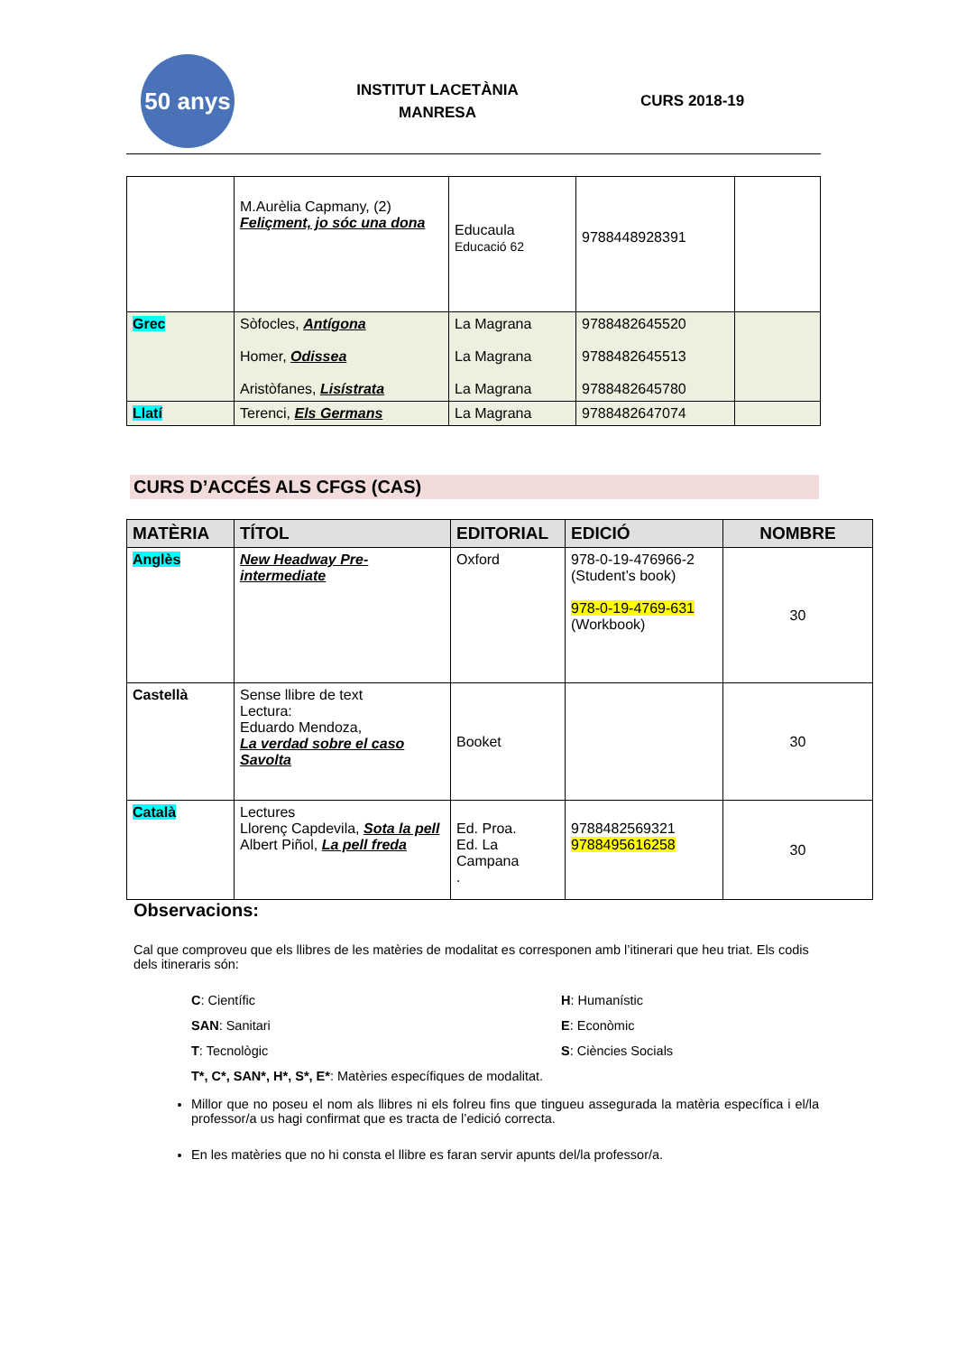50 anys
INSTITUT LACETÀNIA
MANRESA
CURS 2018-19
| | M.Aurèlia Capmany, (2) Feliçment, jo sóc una dona | Educaula Educació 62 | 9788448928391 | |
| Grec | Sòfocles, Antígona Homer, Odissea Aristòfanes, Lisístrata | La Magrana La Magrana La Magrana | 9788482645520 9788482645513 9788482645780 | |
| Llatí | Terenci, Els Germans | La Magrana | 9788482647074 | |
CURS D’ACCÉS ALS CFGS (CAS)
| MATÈRIA | TÍTOL | EDITORIAL | EDICIÓ | NOMBRE |
| --- | --- | --- | --- | --- |
| Anglès | New Headway Pre-intermediate | Oxford | 978-0-19-476966-2 (Student’s book) 978-0-19-4769-631 (Workbook) | 30 |
| Castellà | Sense llibre de text Lectura: Eduardo Mendoza, La verdad sobre el caso Savolta | Booket | | 30 |
| Català | Lectures Llorenç Capdevila, Sota la pell Albert Piñol, La pell freda | Ed. Proa. Ed. La Campana . | 9788482569321 9788495616258 | 30 |
Observacions:
Cal que comproveu que els llibres de les matèries de modalitat es corresponen amb l’itinerari que heu triat. Els codis dels itineraris són:
C: Científic
H: Humanístic
SAN: Sanitari
E: Econòmic
T: Tecnològic
S: Ciències Socials
T*, C*, SAN*, H*, S*, E*: Matèries específiques de modalitat.
Millor que no poseu el nom als llibres ni els folreu fins que tingueu assegurada la matèria específica i el/la professor/a us hagi confirmat que es tracta de l’edició correcta.
En les matèries que no hi consta el llibre es faran servir apunts del/la professor/a.